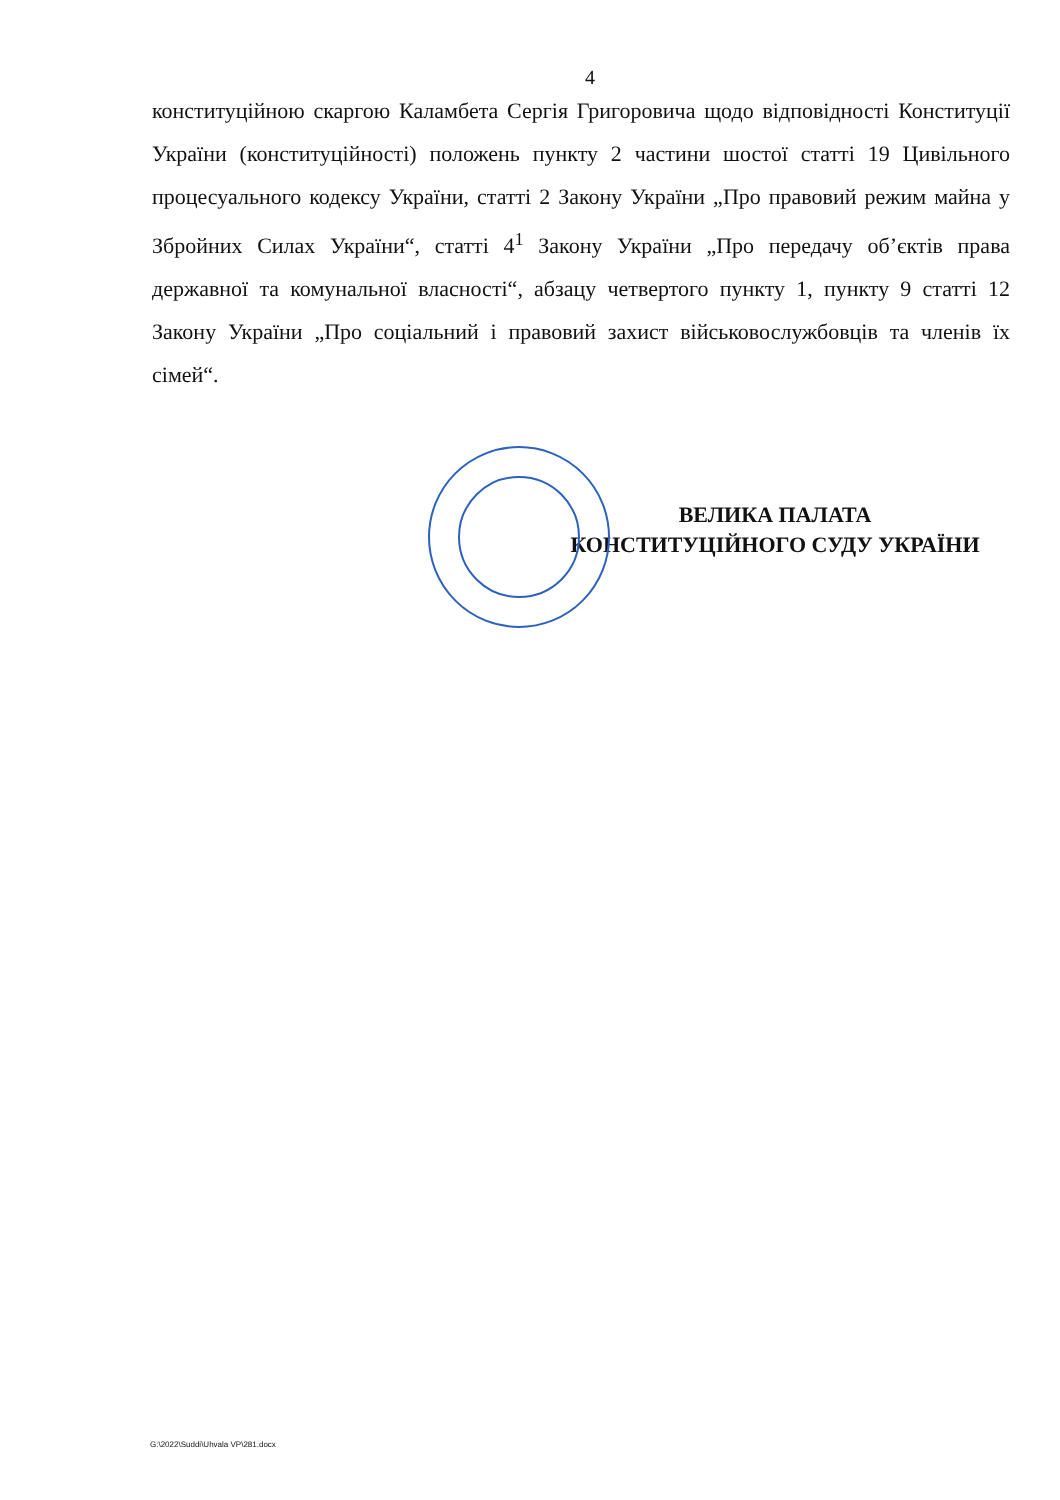4
конституційною скаргою Каламбета Сергія Григоровича щодо відповідності Конституції України (конституційності) положень пункту 2 частини шостої статті 19 Цивільного процесуального кодексу України, статті 2 Закону України „Про правовий режим майна у Збройних Силах України“, статті 4<sup>1</sup> Закону України „Про передачу об’єктів права державної та комунальної власності“, абзацу четвертого пункту 1, пункту 9 статті 12 Закону України „Про соціальний і правовий захист військовослужбовців та членів їх сімей“.
ВЕЛИКА ПАЛАТА
КОНСТИТУЦІЙНОГО СУДУ УКРАЇНИ
G:\2022\Suddi\Uhvala VP\281.docx